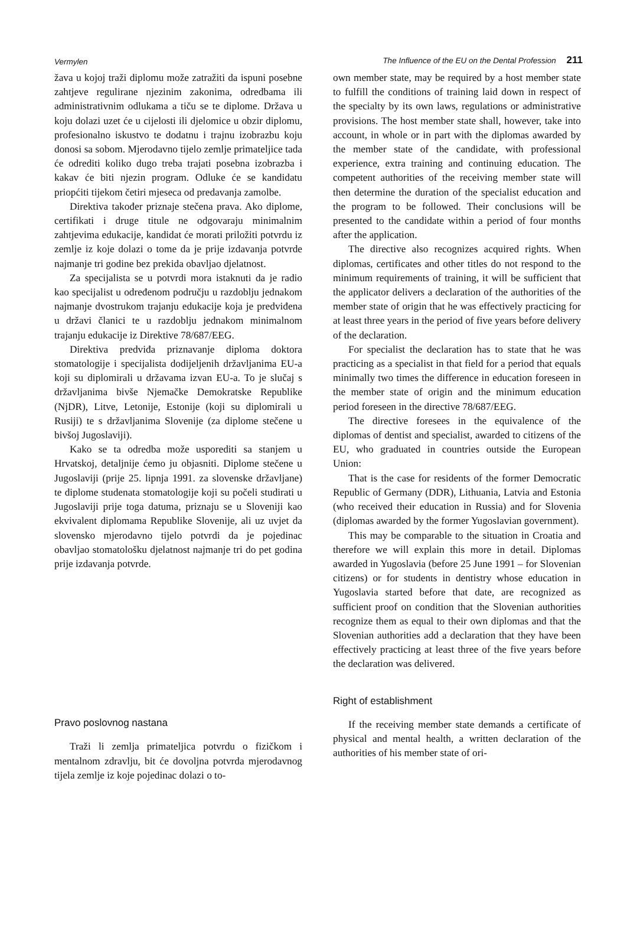Vermylen The Influence of the EU on the Dental Profession 211
žava u kojoj traži diplomu može zatražiti da ispuni posebne zahtjeve regulirane njezinim zakonima, odredbama ili administrativnim odlukama a tiču se te diplome. Država u koju dolazi uzet će u cijelosti ili djelomice u obzir diplomu, profesionalno iskustvo te dodatnu i trajnu izobrazbu koju donosi sa sobom. Mjerodavno tijelo zemlje primateljice tada će odrediti koliko dugo treba trajati posebna izobrazba i kakav će biti njezin program. Odluke će se kandidatu priopćiti tijekom četiri mjeseca od predavanja zamolbe.
Direktiva također priznaje stečena prava. Ako diplome, certifikati i druge titule ne odgovaraju minimalnim zahtjevima edukacije, kandidat će morati priložiti potvrdu iz zemlje iz koje dolazi o tome da je prije izdavanja potvrde najmanje tri godine bez prekida obavljao djelatnost.
Za specijalista se u potvrdi mora istaknuti da je radio kao specijalist u određenom području u razdoblju jednakom najmanje dvostrukom trajanju edukacije koja je predviđena u državi članici te u razdoblju jednakom minimalnom trajanju edukacije iz Direktive 78/687/EEG.
Direktiva predviđa priznavanje diploma doktora stomatologije i specijalista dodijeljenih državljanima EU-a koji su diplomirali u državama izvan EU-a. To je slučaj s državljanima bivše Njemačke Demokratske Republike (NjDR), Litve, Letonije, Estonije (koji su diplomirali u Rusiji) te s državljanima Slovenije (za diplome stečene u bivšoj Jugoslaviji).
Kako se ta odredba može usporediti sa stanjem u Hrvatskoj, detaljnije ćemo ju objasniti. Diplome stečene u Jugoslaviji (prije 25. lipnja 1991. za slovenske državljane) te diplome studenata stomatologije koji su počeli studirati u Jugoslaviji prije toga datuma, priznaju se u Sloveniji kao ekvivalent diplomama Republike Slovenije, ali uz uvjet da slovensko mjerodavno tijelo potvrdi da je pojedinac obavljao stomatološku djelatnost najmanje tri do pet godina prije izdavanja potvrde.
Pravo poslovnog nastana
Traži li zemlja primateljica potvrdu o fizičkom i mentalnom zdravlju, bit će dovoljna potvrda mjerodavnog tijela zemlje iz koje pojedinac dolazi o to-
own member state, may be required by a host member state to fulfill the conditions of training laid down in respect of the specialty by its own laws, regulations or administrative provisions. The host member state shall, however, take into account, in whole or in part with the diplomas awarded by the member state of the candidate, with professional experience, extra training and continuing education. The competent authorities of the receiving member state will then determine the duration of the specialist education and the program to be followed. Their conclusions will be presented to the candidate within a period of four months after the application.
The directive also recognizes acquired rights. When diplomas, certificates and other titles do not respond to the minimum requirements of training, it will be sufficient that the applicator delivers a declaration of the authorities of the member state of origin that he was effectively practicing for at least three years in the period of five years before delivery of the declaration.
For specialist the declaration has to state that he was practicing as a specialist in that field for a period that equals minimally two times the difference in education foreseen in the member state of origin and the minimum education period foreseen in the directive 78/687/EEG.
The directive foresees in the equivalence of the diplomas of dentist and specialist, awarded to citizens of the EU, who graduated in countries outside the European Union:
That is the case for residents of the former Democratic Republic of Germany (DDR), Lithuania, Latvia and Estonia (who received their education in Russia) and for Slovenia (diplomas awarded by the former Yugoslavian government).
This may be comparable to the situation in Croatia and therefore we will explain this more in detail. Diplomas awarded in Yugoslavia (before 25 June 1991 – for Slovenian citizens) or for students in dentistry whose education in Yugoslavia started before that date, are recognized as sufficient proof on condition that the Slovenian authorities recognize them as equal to their own diplomas and that the Slovenian authorities add a declaration that they have been effectively practicing at least three of the five years before the declaration was delivered.
Right of establishment
If the receiving member state demands a certificate of physical and mental health, a written declaration of the authorities of his member state of ori-